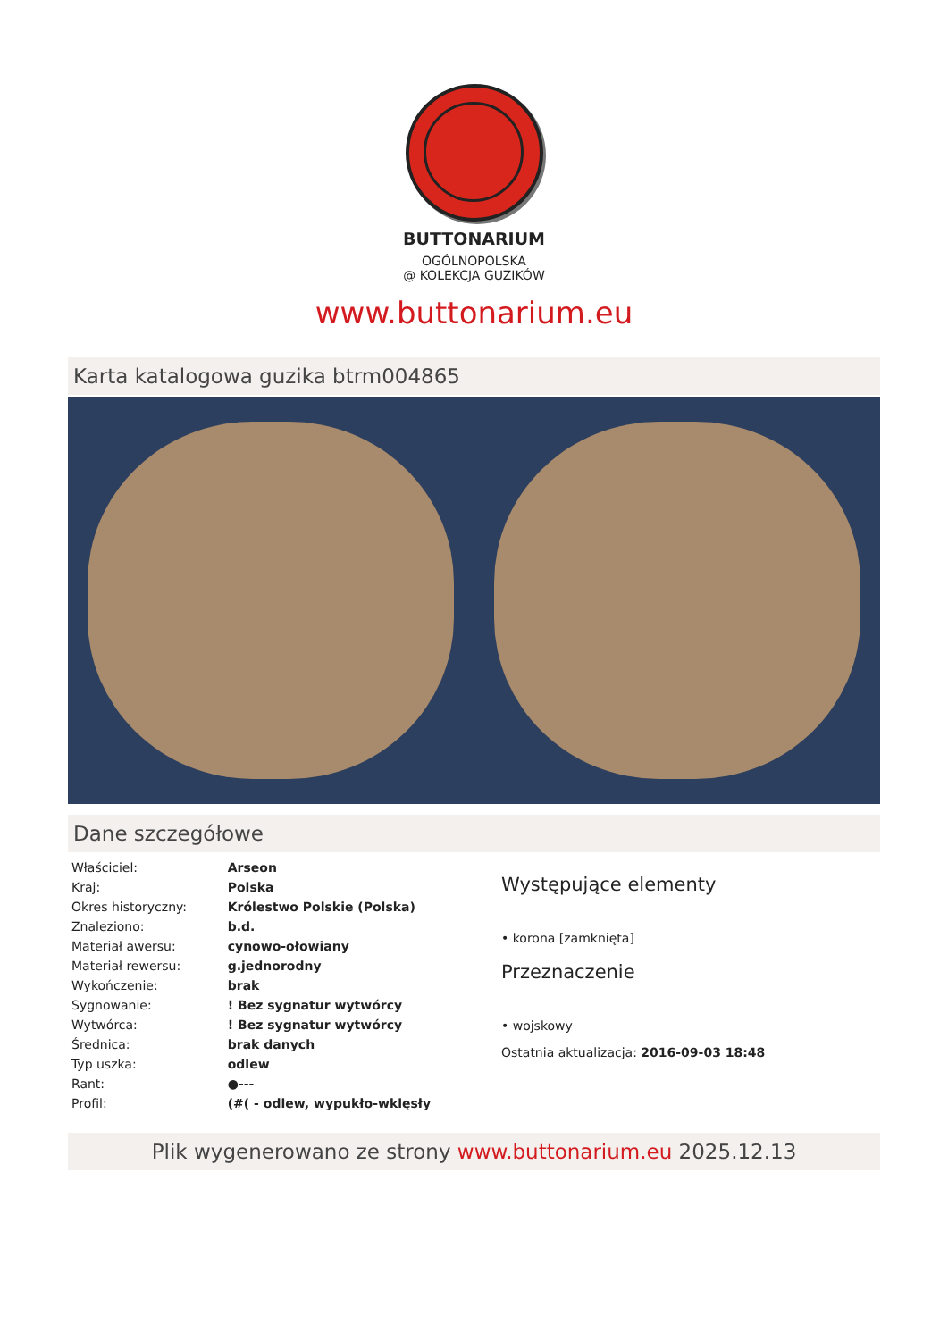BUTTONARIUM
OGÓLNOPOLSKA
@ KOLEKCJA GUZIKÓW
www.buttonarium.eu
Karta katalogowa guzika btrm004865
Dane szczegółowe
| Właściciel: | Arseon |
| Kraj: | Polska |
| Okres historyczny: | Królestwo Polskie (Polska) |
| Znaleziono: | b.d. |
| Materiał awersu: | cynowo-ołowiany |
| Materiał rewersu: | g.jednorodny |
| Wykończenie: | brak |
| Sygnowanie: | ! Bez sygnatur wytwórcy |
| Wytwórca: | ! Bez sygnatur wytwórcy |
| Średnica: | brak danych |
| Typ uszka: | odlew |
| Rant: | ●--- |
| Profil: | (#( - odlew, wypukło-wklęsły |
Występujące elementy
• korona [zamknięta]
Przeznaczenie
• wojskowy
Ostatnia aktualizacja: 2016-09-03 18:48
Plik wygenerowano ze strony www.buttonarium.eu 2025.12.13